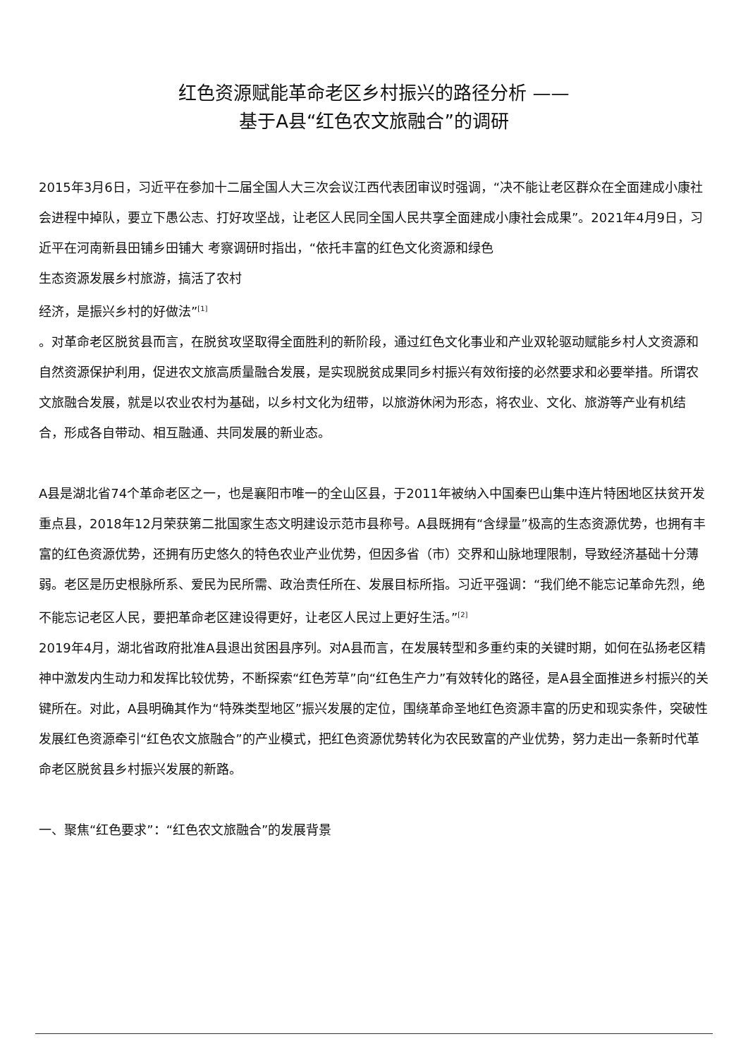红色资源赋能革命老区乡村振兴的路径分析 ——
基于A县“红色农文旅融合”的调研
2015年3月6日，习近平在参加十二届全国人大三次会议江西代表团审议时强调，“决不能让老区群众在全面建成小康社会进程中掉队，要立下愚公志、打好攻坚战，让老区人民同全国人民共享全面建成小康社会成果”。2021年4月9日，习近平在河南新县田铺乡田铺大 考察调研时指出，“依托丰富的红色文化资源和绿色
生态资源发展乡村旅游，搞活了农村
经济，是振兴乡村的好做法”<sup>[1]</sup>
。对革命老区脱贫县而言，在脱贫攻坚取得全面胜利的新阶段，通过红色文化事业和产业双轮驱动赋能乡村人文资源和自然资源保护利用，促进农文旅高质量融合发展，是实现脱贫成果同乡村振兴有效衔接的必然要求和必要举措。所谓农文旅融合发展，就是以农业农村为基础，以乡村文化为纽带，以旅游休闲为形态，将农业、文化、旅游等产业有机结合，形成各自带动、相互融通、共同发展的新业态。
A县是湖北省74个革命老区之一，也是襄阳市唯一的全山区县，于2011年被纳入中国秦巴山集中连片特困地区扶贫开发重点县，2018年12月荣获第二批国家生态文明建设示范市县称号。A县既拥有“含绿量”极高的生态资源优势，也拥有丰富的红色资源优势，还拥有历史悠久的特色农业产业优势，但因多省（市）交界和山脉地理限制，导致经济基础十分薄弱。老区是历史根脉所系、爱民为民所需、政治责任所在、发展目标所指。习近平强调：“我们绝不能忘记革命先烈，绝不能忘记老区人民，要把革命老区建设得更好，让老区人民过上更好生活。”<sup>[2]</sup>
2019年4月，湖北省政府批准A县退出贫困县序列。对A县而言，在发展转型和多重约束的关键时期，如何在弘扬老区精神中激发内生动力和发挥比较优势，不断探索“红色芳草”向“红色生产力”有效转化的路径，是A县全面推进乡村振兴的关键所在。对此，A县明确其作为“特殊类型地区”振兴发展的定位，围绕革命圣地红色资源丰富的历史和现实条件，突破性发展红色资源牵引“红色农文旅融合”的产业模式，把红色资源优势转化为农民致富的产业优势，努力走出一条新时代革命老区脱贫县乡村振兴发展的新路。
一、聚焦“红色要求”：“红色农文旅融合”的发展背景